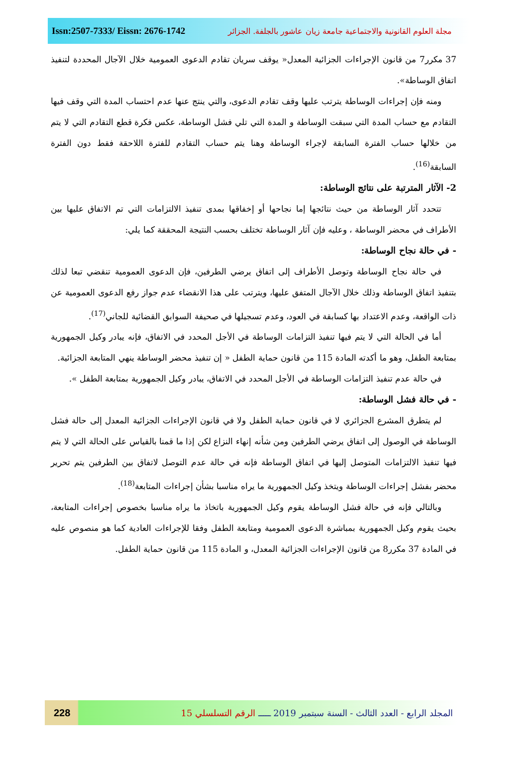Issn:2507-7333/ Eissn: 2676-1742 مجلة العلوم القانونية والاجتماعية جامعة زيان عاشور بالجلفة. الجزائر
37 مكرر7 من قانون الإجراءات الجزائية المعدل« يوقف سريان تقادم الدعوى العمومية خلال الآجال المحددة لتنفيذ اتفاق الوساطة».
ومنه فإن إجراءات الوساطة يترتب عليها وقف تقادم الدعوى، والتي ينتج عنها عدم احتساب المدة التي وقف فيها التقادم مع حساب المدة التي سبقت الوساطة و المدة التي تلي فشل الوساطة، عكس فكرة قطع التقادم التي لا يتم من خلالها حساب الفترة السابقة لإجراء الوساطة وهنا يتم حساب التقادم للفترة اللاحقة فقط دون الفترة السابقة<sup>(16)</sup>.
2- الآثار المترتبة على نتائج الوساطة:
تتحدد آثار الوساطة من حيث نتائجها إما نجاحها أو إخفاقها بمدى تنفيذ الالتزامات التي تم الاتفاق عليها بين الأطراف في محضر الوساطة ، وعليه فإن آثار الوساطة تختلف بحسب النتيجة المحققة كما يلي:
- في حالة نجاح الوساطة:
في حالة نجاح الوساطة وتوصل الأطراف إلى اتفاق يرضي الطرفين، فإن الدعوى العمومية تنقضي تبعا لذلك بتنفيذ اتفاق الوساطة وذلك خلال الآجال المتفق عليها، ويترتب على هذا الانقضاء عدم جواز رفع الدعوى العمومية عن ذات الواقعة، وعدم الاعتداد بها كسابقة في العود، وعدم تسجيلها في صحيفة السوابق القضائية للجاني<sup>(17)</sup>.
أما في الحالة التي لا يتم فيها تنفيذ التزامات الوساطة في الأجل المحدد في الاتفاق، فإنه يبادر وكيل الجمهورية بمتابعة الطفل، وهو ما أكدته المادة 115 من قانون حماية الطفل « إن تنفيذ محضر الوساطة ينهي المتابعة الجزائية.
في حالة عدم تنفيذ التزامات الوساطة في الأجل المحدد في الاتفاق، يبادر وكيل الجمهورية بمتابعة الطفل ».
- في حالة فشل الوساطة:
لم يتطرق المشرع الجزائري لا في قانون حماية الطفل ولا في قانون الإجراءات الجزائية المعدل إلى حالة فشل الوساطة في الوصول إلى اتفاق يرضي الطرفين ومن شأنه إنهاء النزاع لكن إذا ما قمنا بالقياس على الحالة التي لا يتم فيها تنفيذ الالتزامات المتوصل إليها في اتفاق الوساطة فإنه في حالة عدم التوصل لاتفاق بين الطرفين يتم تحرير محضر بفشل إجراءات الوساطة ويتخذ وكيل الجمهورية ما يراه مناسبا بشأن إجراءات المتابعة<sup>(18)</sup>.
وبالتالي فإنه في حالة فشل الوساطة يقوم وكيل الجمهورية باتخاذ ما يراه مناسبا بخصوص إجراءات المتابعة، بحيث يقوم وكيل الجمهورية بمباشرة الدعوى العمومية ومتابعة الطفل وفقا للإجراءات العادية كما هو منصوص عليه في المادة 37 مكرر8 من قانون الإجراءات الجزائية المعدل، و المادة 115 من قانون حماية الطفل.
228 المجلد الرابع - العدد الثالث - السنة سبتمبر 2019 ـــــ الرقم التسلسلي 15